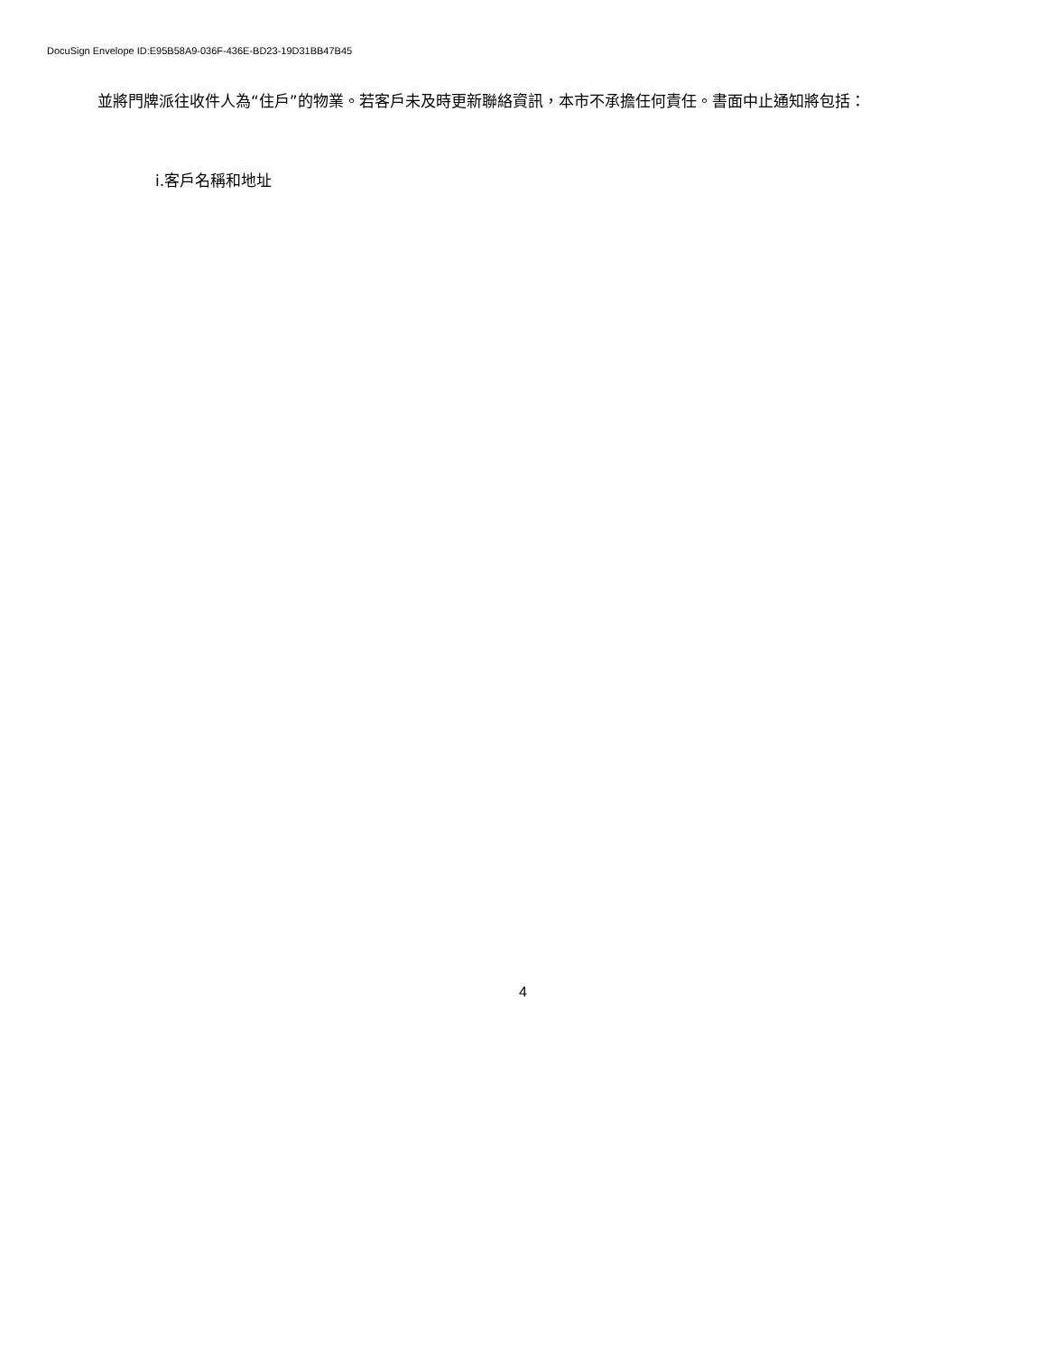DocuSign Envelope ID:E95B58A9-036F-436E-BD23-19D31BB47B45
並將門牌派往收件人為“住戶”的物業。若客戶未及時更新聯絡資訊，本市不承擔任何責任。書面中止通知將包括：
i.客戶名稱和地址
4